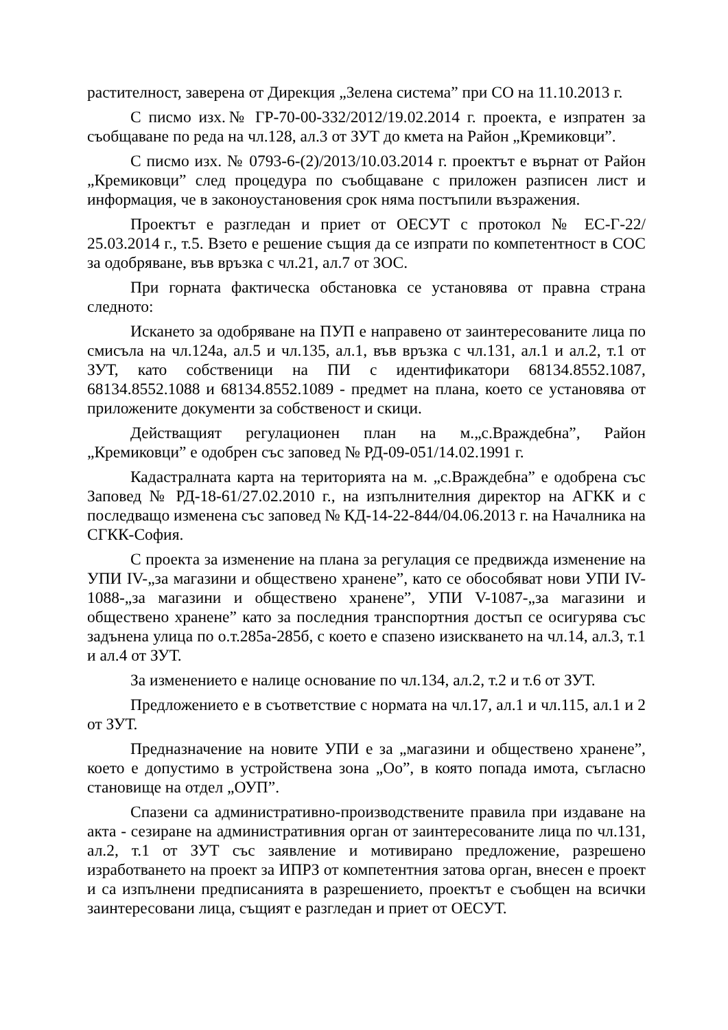растителност, заверена от Дирекция „Зелена система” при СО на 11.10.2013 г.
С писмо изх.№ ГР-70-00-332/2012/19.02.2014 г. проекта, е изпратен за съобщаване по реда на чл.128, ал.3 от ЗУТ до кмета на Район „Кремиковци”.
С писмо изх. № 0793-6-(2)/2013/10.03.2014 г. проектът е върнат от Район „Кремиковци” след процедура по съобщаване с приложен разписен лист и информация, че в законоустановения срок няма постъпили възражения.
Проектът е разгледан и приет от ОЕСУТ с протокол № ЕС-Г-22/ 25.03.2014 г., т.5. Взето е решение същия да се изпрати по компетентност в СОС за одобряване, във връзка с чл.21, ал.7 от ЗОС.
При горната фактическа обстановка се установява от правна страна следното:
Искането за одобряване на ПУП е направено от заинтересованите лица по смисъла на чл.124а, ал.5 и чл.135, ал.1, във връзка с чл.131, ал.1 и ал.2, т.1 от ЗУТ, като собственици на ПИ с идентификатори 68134.8552.1087, 68134.8552.1088 и 68134.8552.1089 - предмет на плана, което се установява от приложените документи за собственост и скици.
Действащият регулационен план на м.„с.Враждебна”, Район „Кремиковци” е одобрен със заповед № РД-09-051/14.02.1991 г.
Кадастралната карта на територията на м. „с.Враждебна” е одобрена със Заповед № РД-18-61/27.02.2010 г., на изпълнителния директор на АГКК и с последващо изменена със заповед № КД-14-22-844/04.06.2013 г. на Началника на СГКК-София.
С проекта за изменение на плана за регулация се предвижда изменение на УПИ IV-„за магазини и обществено хранене”, като се обособяват нови УПИ IV-1088-„за магазини и обществено хранене”, УПИ V-1087-„за магазини и обществено хранене” като за последния транспортния достъп се осигурява със задънена улица по о.т.285а-285б, с което е спазено изискването на чл.14, ал.3, т.1 и ал.4 от ЗУТ.
За изменението е налице основание по чл.134, ал.2, т.2 и т.6 от ЗУТ.
Предложението е в съответствие с нормата на чл.17, ал.1 и чл.115, ал.1 и 2 от ЗУТ.
Предназначение на новите УПИ е за „магазини и обществено хранене”, което е допустимо в устройствена зона „Оо”, в която попада имота, съгласно становище на отдел „ОУП”.
Спазени са административно-производствените правила при издаване на акта - сезиране на административния орган от заинтересованите лица по чл.131, ал.2, т.1 от ЗУТ със заявление и мотивирано предложение, разрешено изработването на проект за ИПРЗ от компетентния затова орган, внесен е проект и са изпълнени предписанията в разрешението, проектът е съобщен на всички заинтересовани лица, същият е разгледан и приет от ОЕСУТ.